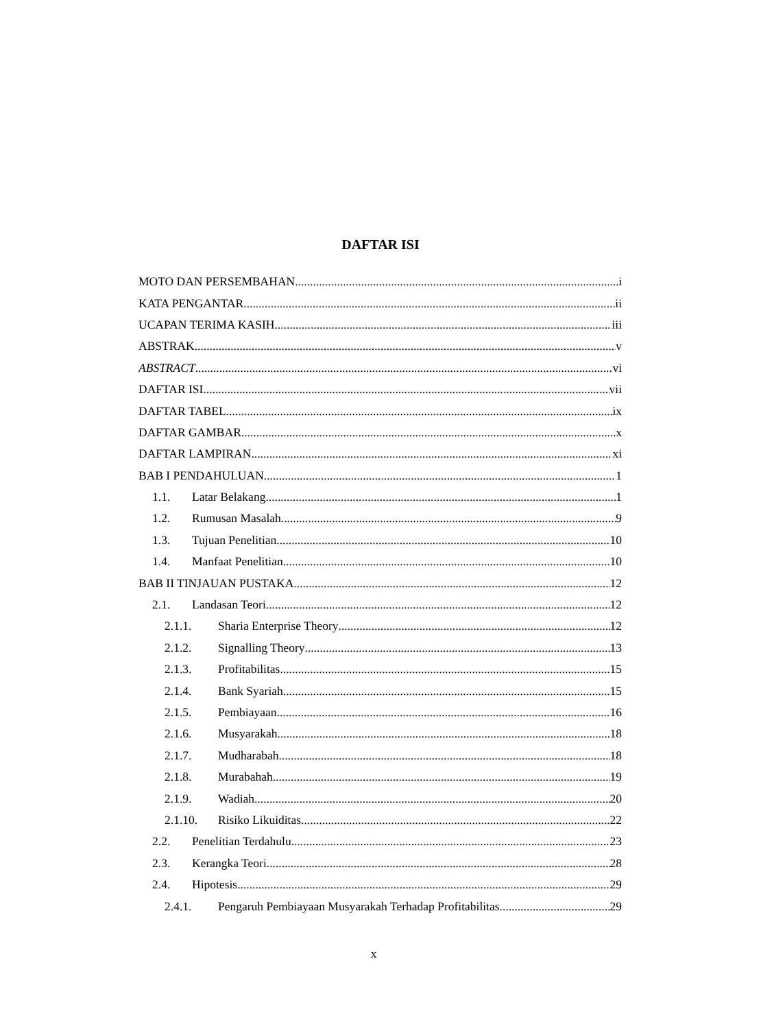DAFTAR ISI
MOTO DAN PERSEMBAHAN i
KATA PENGANTAR ii
UCAPAN TERIMA KASIH iii
ABSTRAK v
ABSTRACT vi
DAFTAR ISI vii
DAFTAR TABEL ix
DAFTAR GAMBAR x
DAFTAR LAMPIRAN xi
BAB I PENDAHULUAN 1
1.1. Latar Belakang 1
1.2. Rumusan Masalah 9
1.3. Tujuan Penelitian 10
1.4. Manfaat Penelitian 10
BAB II TINJAUAN PUSTAKA 12
2.1. Landasan Teori 12
2.1.1. Sharia Enterprise Theory 12
2.1.2. Signalling Theory 13
2.1.3. Profitabilitas 15
2.1.4. Bank Syariah 15
2.1.5. Pembiayaan 16
2.1.6. Musyarakah 18
2.1.7. Mudharabah 18
2.1.8. Murabahah 19
2.1.9. Wadiah 20
2.1.10. Risiko Likuiditas 22
2.2. Penelitian Terdahulu 23
2.3. Kerangka Teori 28
2.4. Hipotesis 29
2.4.1. Pengaruh Pembiayaan Musyarakah Terhadap Profitabilitas 29
x